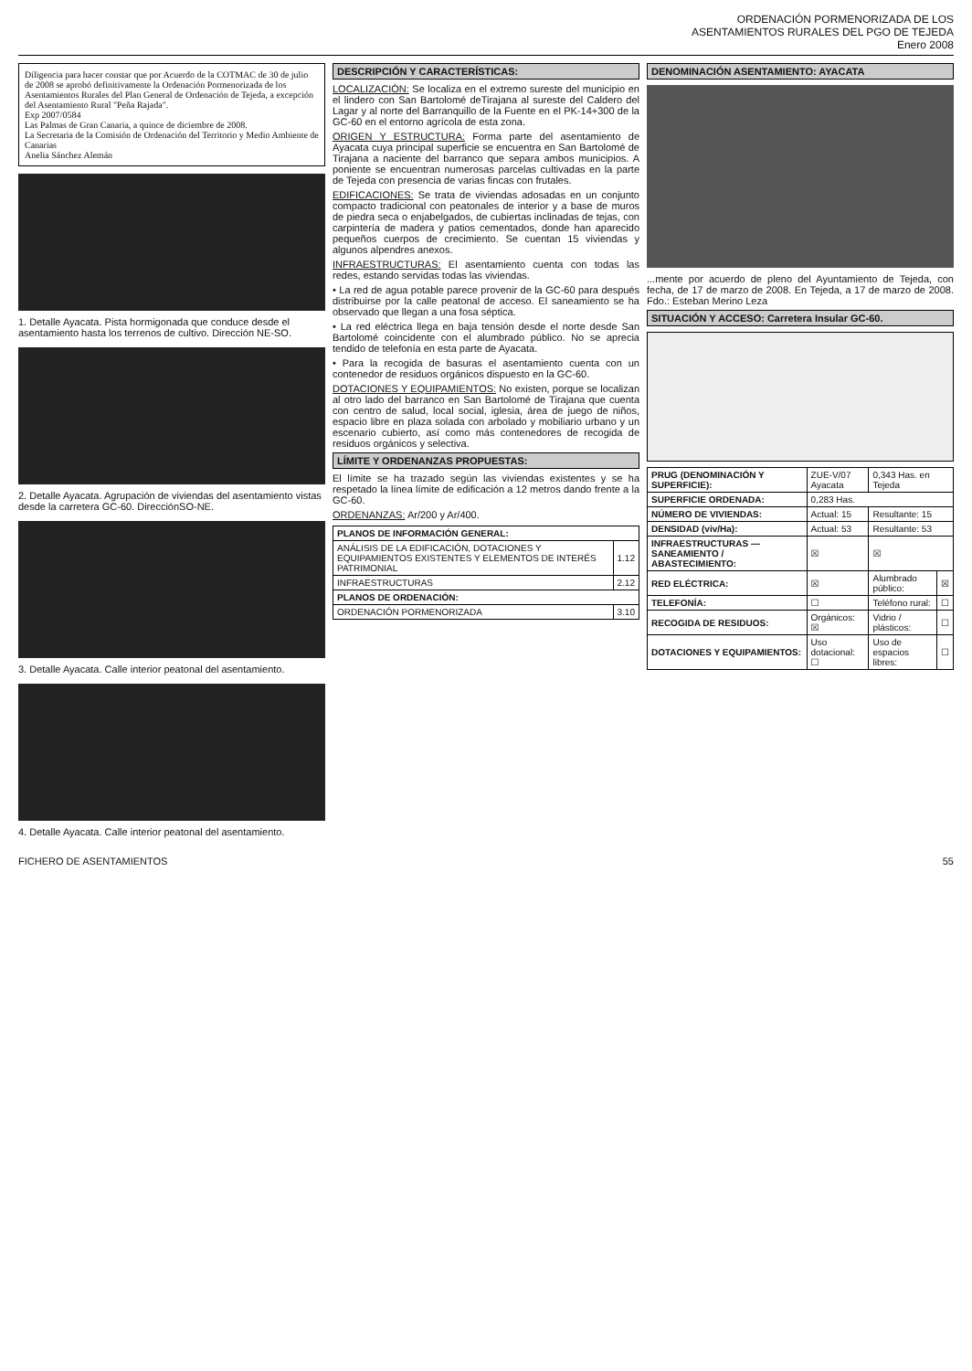ORDENACIÓN PORMENORIZADA DE LOS
ASENTAMIENTOS RURALES DEL PGO DE TEJEDA
Enero 2008
Diligencia para hacer constar que por Acuerdo de la COTMAC de 30 de julio de 2008 se aprobó definitivamente la Ordenación Pormenorizada de los Asentamientos Rurales del Plan General de Ordenación de Tejeda, a excepción del Asentamiento Rural "Peña Rajada".
Exp 2007/0584
Las Palmas de Gran Canaria, a quince de diciembre de 2008.
La Secretaria de la Comisión de Ordenación del Territorio y Medio Ambiente de Canarias
Anelia Sánchez Alemán
1. Detalle Ayacata. Pista hormigonada que conduce desde el asentamiento hasta los terrenos de cultivo. Dirección NE-SO.
2. Detalle Ayacata. Agrupación de viviendas del asentamiento vistas desde la carretera GC-60. DirecciónSO-NE.
3. Detalle Ayacata. Calle interior peatonal del asentamiento.
4. Detalle Ayacata. Calle interior peatonal del asentamiento.
DESCRIPCIÓN Y CARACTERÍSTICAS:
LOCALIZACIÓN: Se localiza en el extremo sureste del municipio en el lindero con San Bartolomé deTirajana al sureste del Caldero del Lagar y al norte del Barranquillo de la Fuente en el PK-14+300 de la GC-60 en el entorno agrícola de esta zona.
ORIGEN Y ESTRUCTURA: Forma parte del asentamiento de Ayacata cuya principal superficie se encuentra en San Bartolomé de Tirajana a naciente del barranco que separa ambos municipios. A poniente se encuentran numerosas parcelas cultivadas en la parte de Tejeda con presencia de varias fincas con frutales.
EDIFICACIONES: Se trata de viviendas adosadas en un conjunto compacto tradicional con peatonales de interior y a base de muros de piedra seca o enjabelgados, de cubiertas inclinadas de tejas, con carpintería de madera y patios cementados, donde han aparecido pequeños cuerpos de crecimiento. Se cuentan 15 viviendas y algunos alpendres anexos.
INFRAESTRUCTURAS: El asentamiento cuenta con todas las redes, estando servidas todas las viviendas.
• La red de agua potable parece provenir de la GC-60 para después distribuirse por la calle peatonal de acceso. El saneamiento se ha observado que llegan a una fosa séptica.
• La red eléctrica llega en baja tensión desde el norte desde San Bartolomé coincidente con el alumbrado público. No se aprecia tendido de telefonía en esta parte de Ayacata.
• Para la recogida de basuras el asentamiento cuenta con un contenedor de residuos orgánicos dispuesto en la GC-60.
DOTACIONES Y EQUIPAMIENTOS: No existen, porque se localizan al otro lado del barranco en San Bartolomé de Tirajana que cuenta con centro de salud, local social, iglesia, área de juego de niños, espacio libre en plaza solada con arbolado y mobiliario urbano y un escenario cubierto, así como más contenedores de recogida de residuos orgánicos y selectiva.
LÍMITE Y ORDENANZAS PROPUESTAS:
El límite se ha trazado según las viviendas existentes y se ha respetado la línea límite de edificación a 12 metros dando frente a la GC-60.
ORDENANZAS: Ar/200 y Ar/400.
| PLANOS DE INFORMACIÓN GENERAL: | |
| --- | --- |
| ANÁLISIS DE LA EDIFICACIÓN, DOTACIONES Y EQUIPAMIENTOS EXISTENTES Y ELEMENTOS DE INTERÉS PATRIMONIAL | 1.12 |
| INFRAESTRUCTURAS | 2.12 |
| PLANOS DE ORDENACIÓN: | |
| ORDENACIÓN PORMENORIZADA | 3.10 |
DENOMINACIÓN ASENTAMIENTO: AYACATA
...mente por acuerdo de pleno del Ayuntamiento de Tejeda, con fecha, de 17 de marzo de 2008. En Tejeda, a 17 de marzo de 2008. Fdo.: Esteban Merino Leza
SITUACIÓN Y ACCESO: Carretera Insular GC-60.
| PRUG (DENOMINACIÓN Y SUPERFICIE): | ZUE-V/07 Ayacata | 0,343 Has. en Tejeda | |
| SUPERFICIE ORDENADA: | 0,283 Has. | | |
| NÚMERO DE VIVIENDAS: | Actual: 15 | Resultante: 15 | |
| DENSIDAD (viv/Ha): | Actual: 53 | Resultante: 53 | |
| INFRAESTRUCTURAS — SANEAMIENTO / ABASTECIMIENTO: | ☒ | ☒ | |
| RED ELÉCTRICA: | ☒ | Alumbrado público: | ☒ |
| TELEFONÍA: | ☐ | Teléfono rural: | ☐ |
| RECOGIDA DE RESIDUOS: | Orgánicos: ☒ | Vidrio / plásticos: | ☐ |
| DOTACIONES Y EQUIPAMIENTOS: | Uso dotacional: ☐ | Uso de espacios libres: | ☐ |
FICHERO DE ASENTAMIENTOS 55